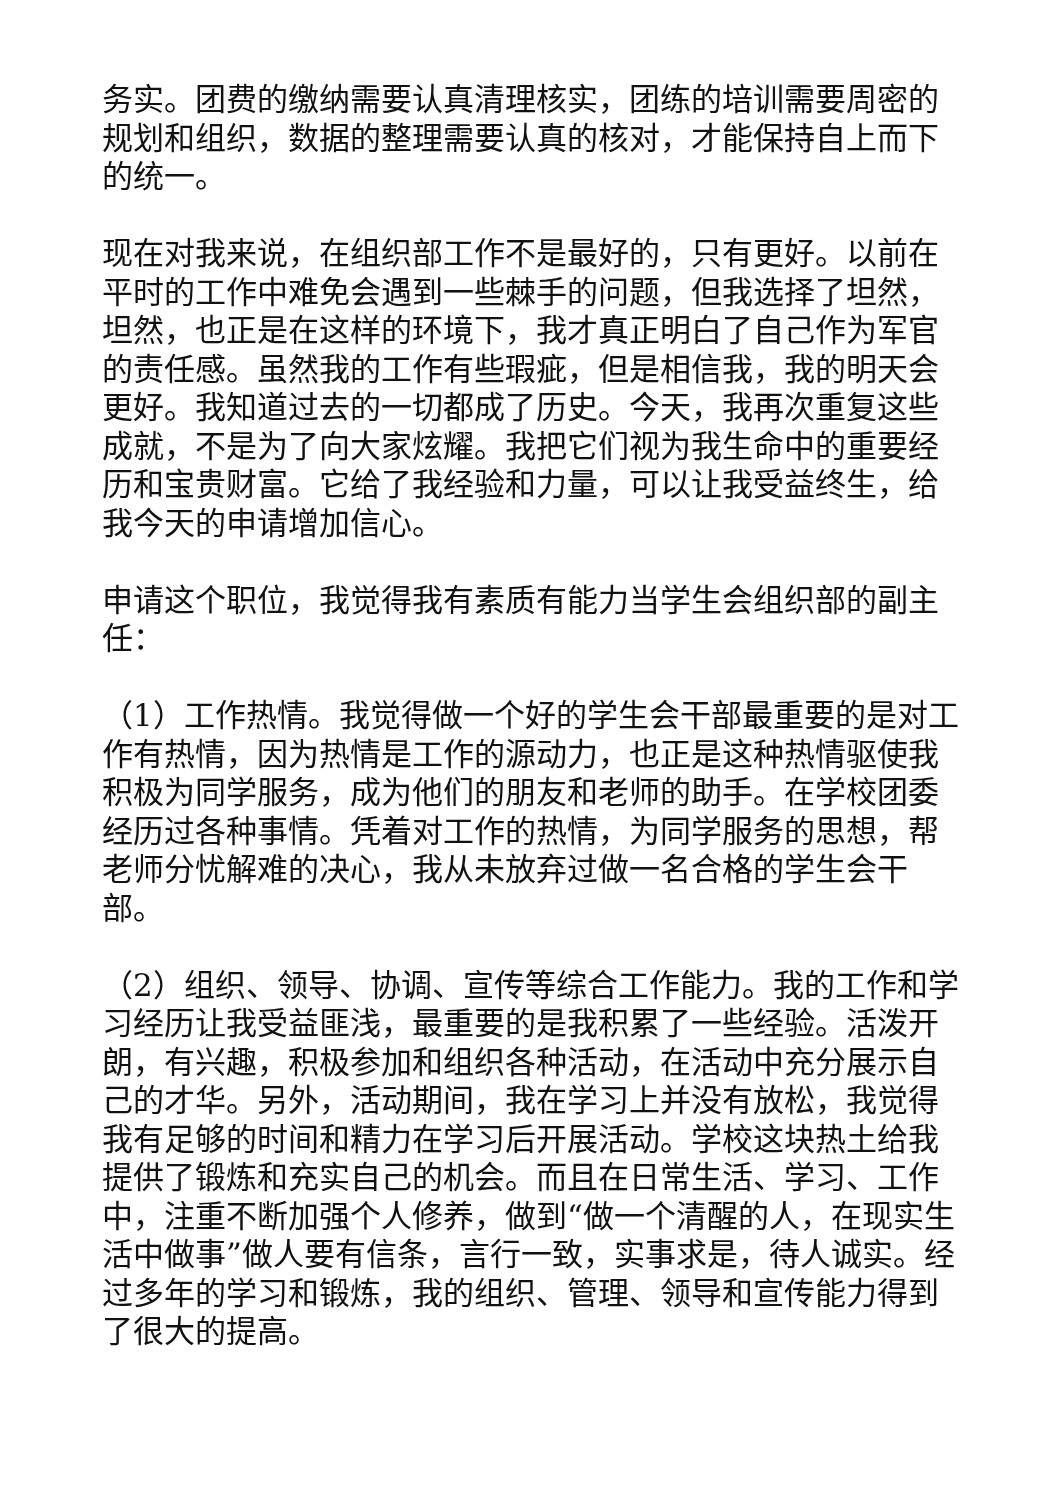务实。团费的缴纳需要认真清理核实，团练的培训需要周密的规划和组织，数据的整理需要认真的核对，才能保持自上而下的统一。
现在对我来说，在组织部工作不是最好的，只有更好。以前在平时的工作中难免会遇到一些棘手的问题，但我选择了坦然，坦然，也正是在这样的环境下，我才真正明白了自己作为军官的责任感。虽然我的工作有些瑕疵，但是相信我，我的明天会更好。我知道过去的一切都成了历史。今天，我再次重复这些成就，不是为了向大家炫耀。我把它们视为我生命中的重要经历和宝贵财富。它给了我经验和力量，可以让我受益终生，给我今天的申请增加信心。
申请这个职位，我觉得我有素质有能力当学生会组织部的副主任：
（1）工作热情。我觉得做一个好的学生会干部最重要的是对工作有热情，因为热情是工作的源动力，也正是这种热情驱使我积极为同学服务，成为他们的朋友和老师的助手。在学校团委经历过各种事情。凭着对工作的热情，为同学服务的思想，帮老师分忧解难的决心，我从未放弃过做一名合格的学生会干部。
（2）组织、领导、协调、宣传等综合工作能力。我的工作和学习经历让我受益匪浅，最重要的是我积累了一些经验。活泼开朗，有兴趣，积极参加和组织各种活动，在活动中充分展示自己的才华。另外，活动期间，我在学习上并没有放松，我觉得我有足够的时间和精力在学习后开展活动。学校这块热土给我提供了锻炼和充实自己的机会。而且在日常生活、学习、工作中，注重不断加强个人修养，做到“做一个清醒的人，在现实生活中做事”做人要有信条，言行一致，实事求是，待人诚实。经过多年的学习和锻炼，我的组织、管理、领导和宣传能力得到了很大的提高。